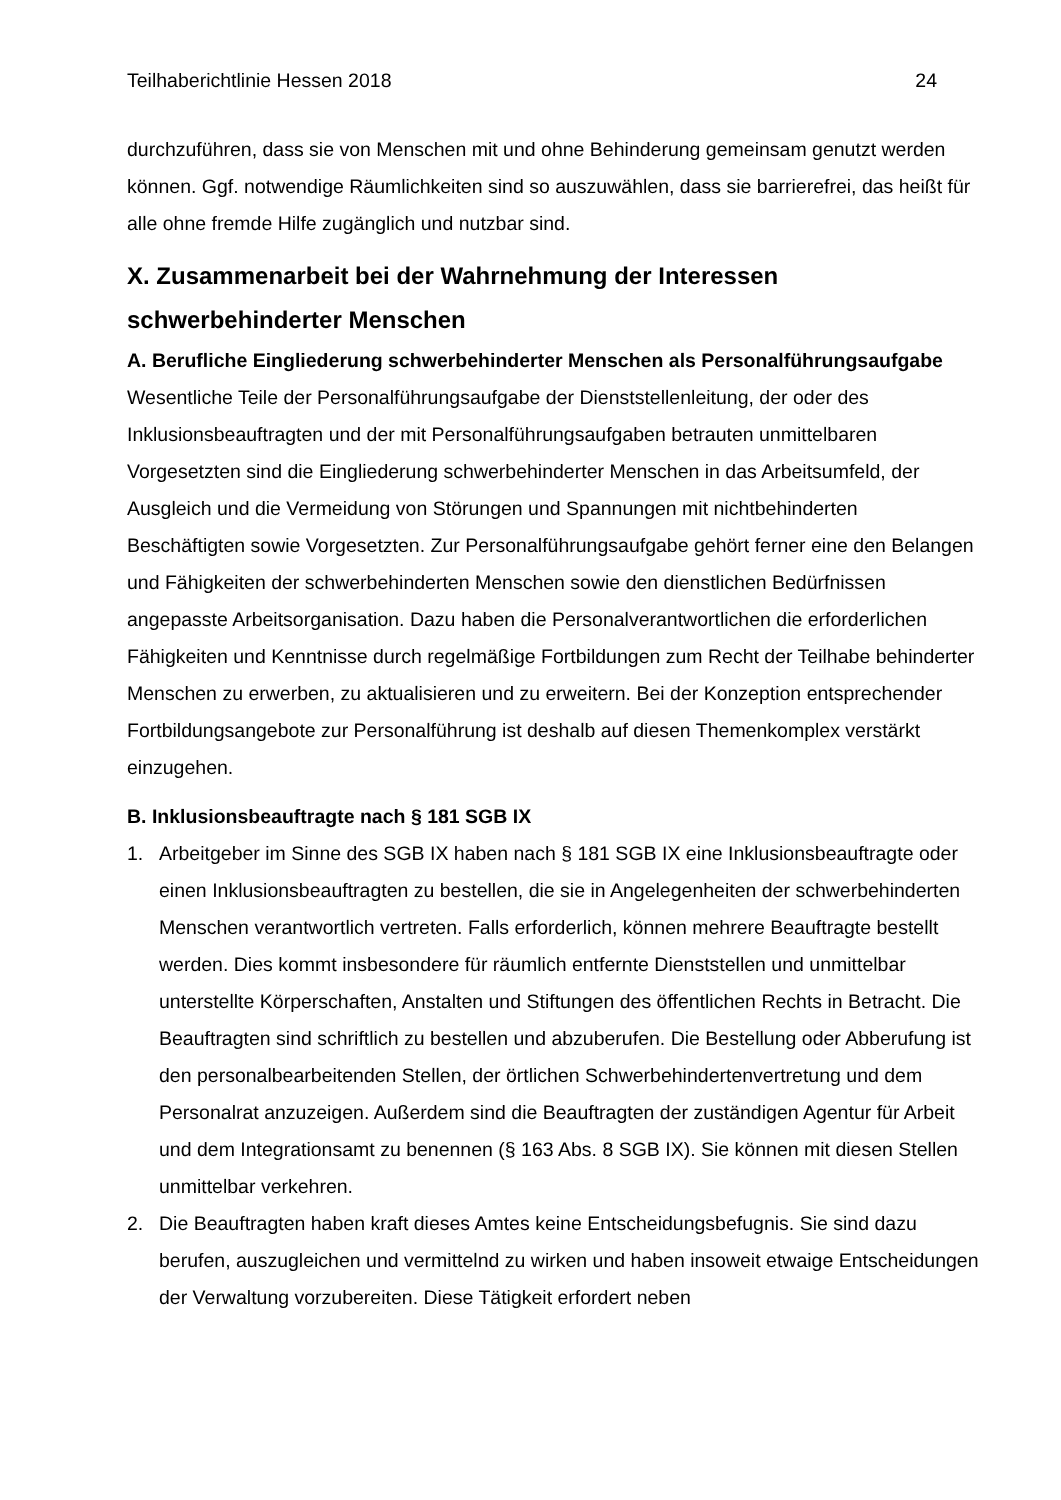Teilhaberichtlinie Hessen 2018 24
durchzuführen, dass sie von Menschen mit und ohne Behinderung gemeinsam genutzt werden können. Ggf. notwendige Räumlichkeiten sind so auszuwählen, dass sie barrierefrei, das heißt für alle ohne fremde Hilfe zugänglich und nutzbar sind.
X. Zusammenarbeit bei der Wahrnehmung der Interessen schwerbehinderter Menschen
A. Berufliche Eingliederung schwerbehinderter Menschen als Personalführungsaufgabe
Wesentliche Teile der Personalführungsaufgabe der Dienststellenleitung, der oder des Inklusionsbeauftragten und der mit Personalführungsaufgaben betrauten unmittelbaren Vorgesetzten sind die Eingliederung schwerbehinderter Menschen in das Arbeitsumfeld, der Ausgleich und die Vermeidung von Störungen und Spannungen mit nichtbehinderten Beschäftigten sowie Vorgesetzten. Zur Personalführungsaufgabe gehört ferner eine den Belangen und Fähigkeiten der schwerbehinderten Menschen sowie den dienstlichen Bedürfnissen angepasste Arbeitsorganisation. Dazu haben die Personalverantwortlichen die erforderlichen Fähigkeiten und Kenntnisse durch regelmäßige Fortbildungen zum Recht der Teilhabe behinderter Menschen zu erwerben, zu aktualisieren und zu erweitern. Bei der Konzeption entsprechender Fortbildungsangebote zur Personalführung ist deshalb auf diesen Themenkomplex verstärkt einzugehen.
B. Inklusionsbeauftragte nach § 181 SGB IX
1. Arbeitgeber im Sinne des SGB IX haben nach § 181 SGB IX eine Inklusionsbeauftragte oder einen Inklusionsbeauftragten zu bestellen, die sie in Angelegenheiten der schwerbehinderten Menschen verantwortlich vertreten. Falls erforderlich, können mehrere Beauftragte bestellt werden. Dies kommt insbesondere für räumlich entfernte Dienststellen und unmittelbar unterstellte Körperschaften, Anstalten und Stiftungen des öffentlichen Rechts in Betracht. Die Beauftragten sind schriftlich zu bestellen und abzuberufen. Die Bestellung oder Abberufung ist den personalbearbeitenden Stellen, der örtlichen Schwerbehindertenvertretung und dem Personalrat anzuzeigen. Außerdem sind die Beauftragten der zuständigen Agentur für Arbeit und dem Integrationsamt zu benennen (§ 163 Abs. 8 SGB IX). Sie können mit diesen Stellen unmittelbar verkehren.
2. Die Beauftragten haben kraft dieses Amtes keine Entscheidungsbefugnis. Sie sind dazu berufen, auszugleichen und vermittelnd zu wirken und haben insoweit etwaige Entscheidungen der Verwaltung vorzubereiten. Diese Tätigkeit erfordert neben